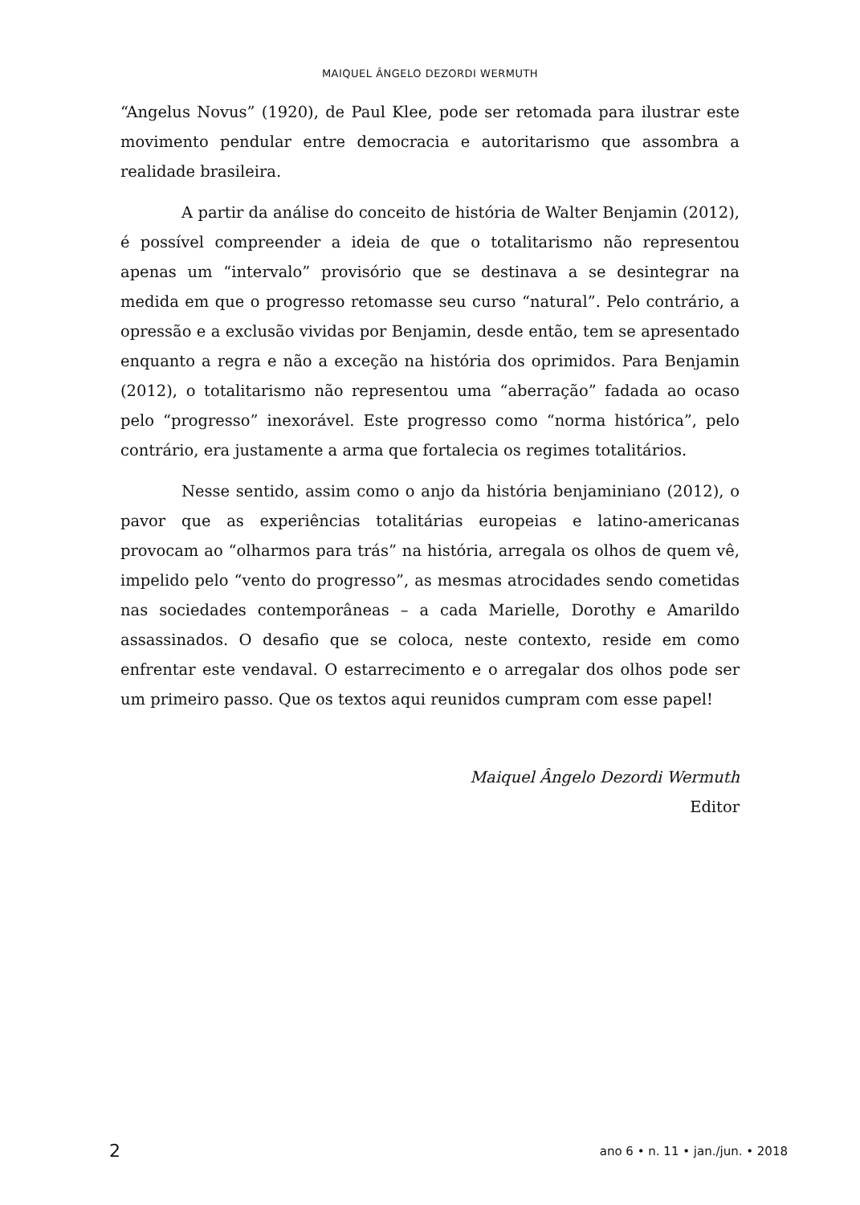MAIQUEL ÂNGELO DEZORDI WERMUTH
“Angelus Novus” (1920), de Paul Klee, pode ser retomada para ilustrar este movimento pendular entre democracia e autoritarismo que assombra a realidade brasileira.
A partir da análise do conceito de história de Walter Benjamin (2012), é possível compreender a ideia de que o totalitarismo não representou apenas um “intervalo” provisório que se destinava a se desintegrar na medida em que o progresso retomasse seu curso “natural”. Pelo contrário, a opressão e a exclusão vividas por Benjamin, desde então, tem se apresentado enquanto a regra e não a exceção na história dos oprimidos. Para Benjamin (2012), o totalitarismo não representou uma “aberração” fadada ao ocaso pelo “progresso” inexorável. Este progresso como “norma histórica”, pelo contrário, era justamente a arma que fortalecia os regimes totalitários.
Nesse sentido, assim como o anjo da história benjaminiano (2012), o pavor que as experiências totalitárias europeias e latino-americanas provocam ao “olharmos para trás” na história, arregala os olhos de quem vê, impelido pelo “vento do progresso”, as mesmas atrocidades sendo cometidas nas sociedades contemporâneas – a cada Marielle, Dorothy e Amarildo assassinados. O desafio que se coloca, neste contexto, reside em como enfrentar este vendaval. O estarrecimento e o arregalar dos olhos pode ser um primeiro passo. Que os textos aqui reunidos cumpram com esse papel!
Maiquel Ângelo Dezordi Wermuth
Editor
2 ano 6 • n. 11 • jan./jun. • 2018